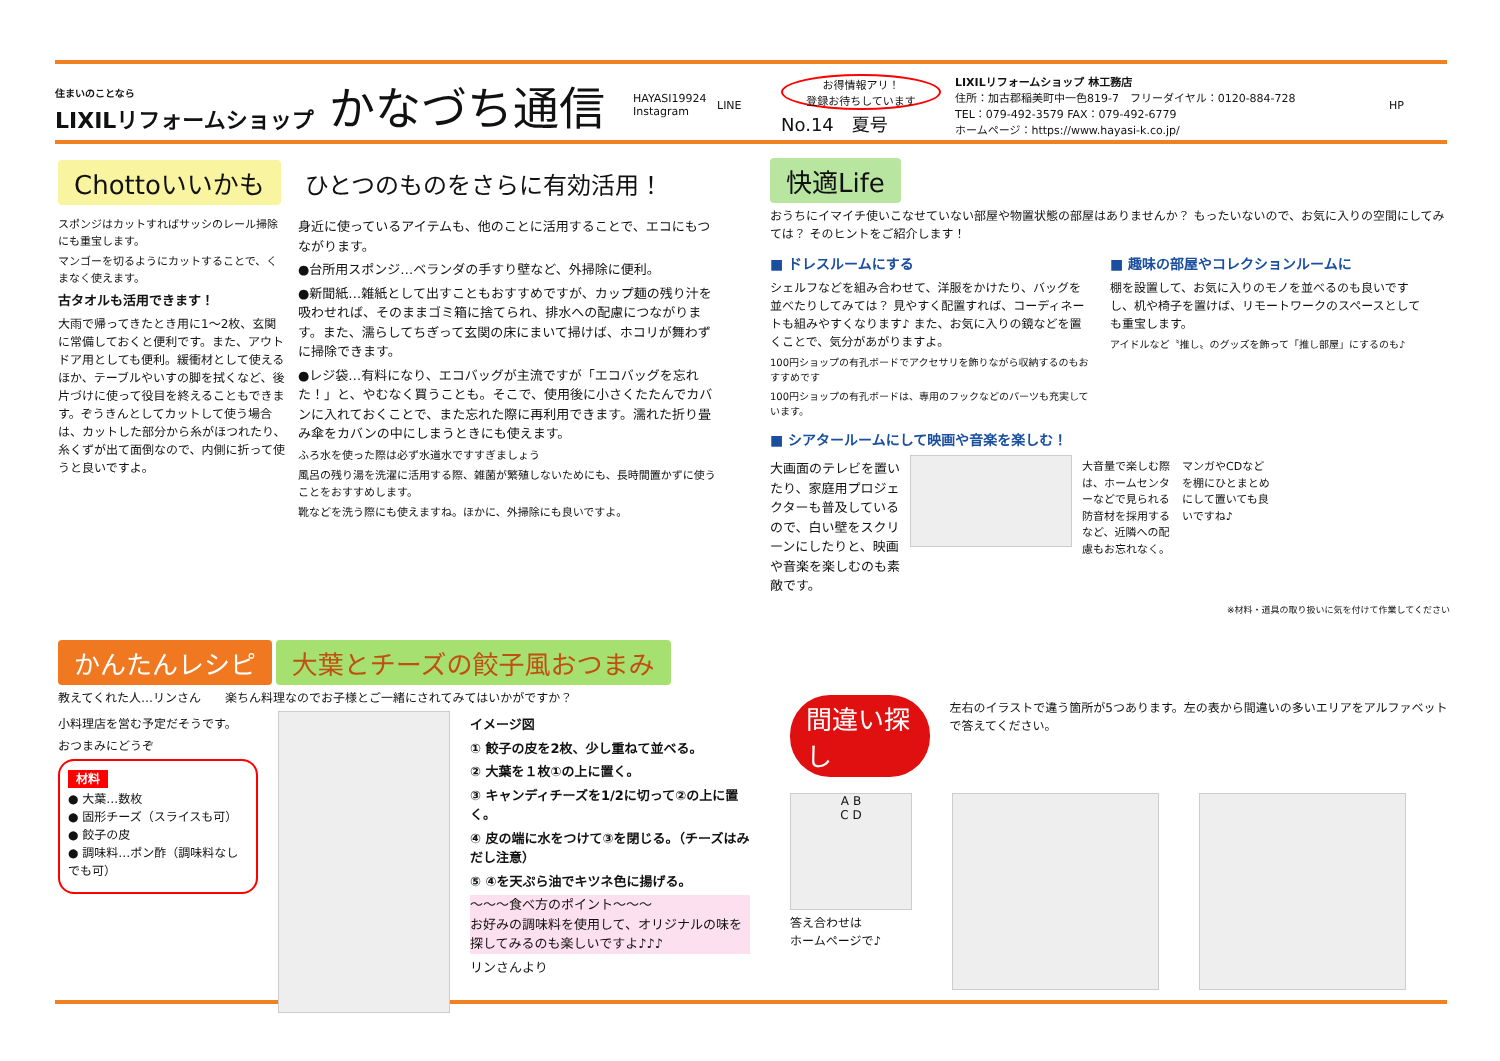住まいのことなら
LIXILリフォームショップ
かなづち通信
HAYASI19924 Instagram
LINE
お得情報アリ！
登録お待ちしています
No.14　夏号
LIXILリフォームショップ 林工務店
住所：加古郡稲美町中一色819-7　フリーダイヤル：0120-884-728
TEL：079-492-3579 FAX：079-492-6779
ホームページ：https://www.hayasi-k.co.jp/
HP
Chottoいいかも ひとつのものをさらに有効活用！
スポンジはカットすればサッシのレール掃除にも重宝します。
マンゴーを切るようにカットすることで、くまなく使えます。
古タオルも活用できます！
大雨で帰ってきたとき用に1～2枚、玄関に常備しておくと便利です。また、アウトドア用としても便利。緩衝材として使えるほか、テーブルやいすの脚を拭くなど、後片づけに使って役目を終えることもできます。ぞうきんとしてカットして使う場合は、カットした部分から糸がほつれたり、糸くずが出て面倒なので、内側に折って使うと良いですよ。
身近に使っているアイテムも、他のことに活用することで、エコにもつながります。
●台所用スポンジ…ベランダの手すり壁など、外掃除に便利。
●新聞紙…雑紙として出すこともおすすめですが、カップ麺の残り汁を吸わせれば、そのままゴミ箱に捨てられ、排水への配慮につながります。また、濡らしてちぎって玄関の床にまいて掃けば、ホコリが舞わずに掃除できます。
●レジ袋…有料になり、エコバッグが主流ですが「エコバッグを忘れた！」と、やむなく買うことも。そこで、使用後に小さくたたんでカバンに入れておくことで、また忘れた際に再利用できます。濡れた折り畳み傘をカバンの中にしまうときにも使えます。
ふろ水を使った際は必ず水道水ですすぎましょう
風呂の残り湯を洗濯に活用する際、雑菌が繁殖しないためにも、長時間置かずに使うことをおすすめします。
靴などを洗う際にも使えますね。ほかに、外掃除にも良いですよ。
かんたんレシピ 大葉とチーズの餃子風おつまみ
教えてくれた人…リンさん　　楽ちん料理なのでお子様とご一緒にされてみてはいかがですか？
小料理店を営む予定だそうです。
おつまみにどうぞ
材料
● 大葉…数枚
● 固形チーズ（スライスも可）
● 餃子の皮
● 調味料…ポン酢（調味料なしでも可）
イメージ図
① 餃子の皮を2枚、少し重ねて並べる。
② 大葉を１枚①の上に置く。
③ キャンディチーズを1/2に切って②の上に置く。
④ 皮の端に水をつけて③を閉じる。（チーズはみだし注意）
⑤ ④を天ぷら油でキツネ色に揚げる。
～～～食べ方のポイント～～～
お好みの調味料を使用して、オリジナルの味を探してみるのも楽しいですよ♪♪♪
リンさんより
快適Life
おうちにイマイチ使いこなせていない部屋や物置状態の部屋はありませんか？ もったいないので、お気に入りの空間にしてみては？ そのヒントをご紹介します！
■ ドレスルームにする
シェルフなどを組み合わせて、洋服をかけたり、バッグを並べたりしてみては？ 見やすく配置すれば、コーディネートも組みやすくなります♪ また、お気に入りの鏡などを置くことで、気分があがりますよ。
100円ショップの有孔ボードでアクセサリを飾りながら収納するのもおすすめです
100円ショップの有孔ボードは、専用のフックなどのパーツも充実しています。
■ 趣味の部屋やコレクションルームに
棚を設置して、お気に入りのモノを並べるのも良いですし、机や椅子を置けば、リモートワークのスペースとしても重宝します。
アイドルなど〝推し〟のグッズを飾って「推し部屋」にするのも♪
■ シアタールームにして映画や音楽を楽しむ！
大画面のテレビを置いたり、家庭用プロジェクターも普及しているので、白い壁をスクリーンにしたりと、映画や音楽を楽しむのも素敵です。
大音量で楽しむ際は、ホームセンターなどで見られる防音材を採用するなど、近隣への配慮もお忘れなく。
マンガやCDなどを棚にひとまとめにして置いても良いですね♪
※材料・道具の取り扱いに気を付けて作業してください
間違い探し
左右のイラストで違う箇所が5つあります。左の表から間違いの多いエリアをアルファベットで答えてください。
A B
C D
答え合わせは
ホームページで♪